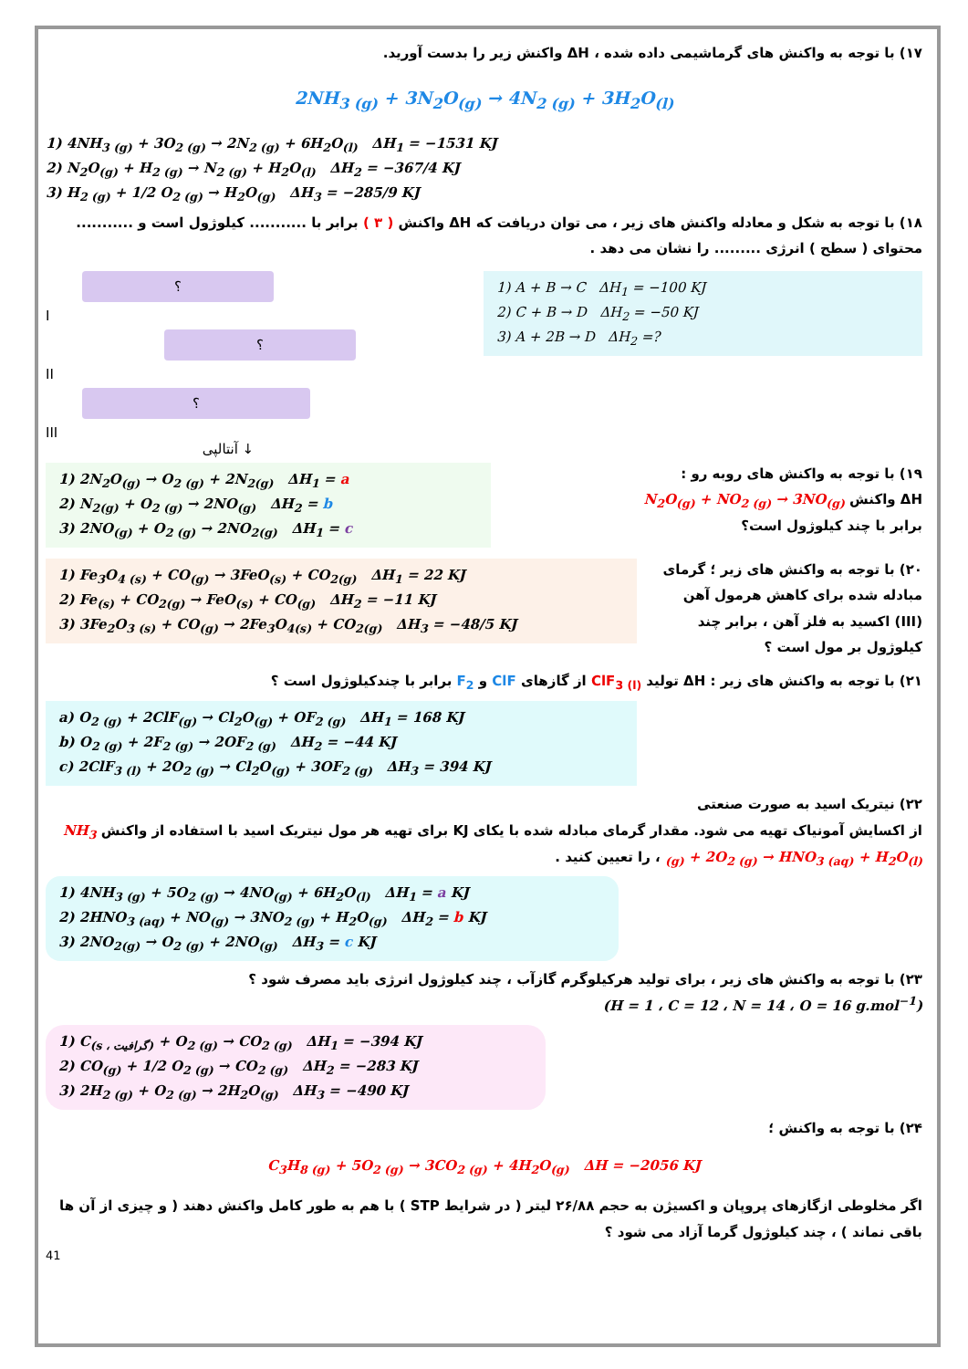۱۷) با توجه به واکنش های گرماشیمی داده شده ، ΔH واکنش زیر را بدست آورید.
2NH<sub>3 (g)</sub> + 3N<sub>2</sub>O<sub>(g)</sub> → 4N<sub>2 (g)</sub> + 3H<sub>2</sub>O<sub>(l)</sub>
1) 4NH<sub>3 (g)</sub> + 3O<sub>2 (g)</sub> → 2N<sub>2 (g)</sub> + 6H<sub>2</sub>O<sub>(l)</sub> ΔH<sub>1</sub> = −1531 KJ
2) N<sub>2</sub>O<sub>(g)</sub> + H<sub>2 (g)</sub> → N<sub>2 (g)</sub> + H<sub>2</sub>O<sub>(l)</sub> ΔH<sub>2</sub> = −367/4 KJ
3) H<sub>2 (g)</sub> + 1/2 O<sub>2 (g)</sub> → H<sub>2</sub>O<sub>(g)</sub> ΔH<sub>3</sub> = −285/9 KJ
۱۸) با توجه به شکل و معادله واکنش های زیر ، می توان دریافت که ΔH واکنش ( ۳ ) برابر با ........... کیلوژول است و ........... محتوای ( سطح ) انرژی ......... را نشان می دهد .
؟
I
؟
II
؟
III
آنتالپی ↓
1) A + B → C ΔH<sub>1</sub> = −100 KJ
2) C + B → D ΔH<sub>2</sub> = −50 KJ
3) A + 2B → D ΔH<sub>2</sub> =?
1) 2N<sub>2</sub>O<sub>(g)</sub> → O<sub>2 (g)</sub> + 2N<sub>2(g)</sub> ΔH<sub>1</sub> = a
2) N<sub>2(g)</sub> + O<sub>2 (g)</sub> → 2NO<sub>(g)</sub> ΔH<sub>2</sub> = b
3) 2NO<sub>(g)</sub> + O<sub>2 (g)</sub> → 2NO<sub>2(g)</sub> ΔH<sub>1</sub> = c
۱۹) با توجه به واکنش های روبه رو :
ΔH واکنش N<sub>2</sub>O<sub>(g)</sub> + NO<sub>2 (g)</sub> → 3NO<sub>(g)</sub>
برابر با چند کیلوژول است؟
1) Fe<sub>3</sub>O<sub>4 (s)</sub> + CO<sub>(g)</sub> → 3FeO<sub>(s)</sub> + CO<sub>2(g)</sub> ΔH<sub>1</sub> = 22 KJ
2) Fe<sub>(s)</sub> + CO<sub>2(g)</sub> → FeO<sub>(s)</sub> + CO<sub>(g)</sub> ΔH<sub>2</sub> = −11 KJ
3) 3Fe<sub>2</sub>O<sub>3 (s)</sub> + CO<sub>(g)</sub> → 2Fe<sub>3</sub>O<sub>4(s)</sub> + CO<sub>2(g)</sub> ΔH<sub>3</sub> = −48/5 KJ
۲۰) با توجه به واکنش های زیر ؛ گرمای مبادله شده برای کاهش هرمول آهن (III) اکسید به فلز آهن ، برابر چند کیلوژول بر مول است ؟
۲۱) با توجه به واکنش های زیر : ΔH تولید ClF<sub>3 (l)</sub> از گازهای ClF و F<sub>2</sub> برابر با چندکیلوژول است ؟
a) O<sub>2 (g)</sub> + 2ClF<sub>(g)</sub> → Cl<sub>2</sub>O<sub>(g)</sub> + OF<sub>2 (g)</sub> ΔH<sub>1</sub> = 168 KJ
b) O<sub>2 (g)</sub> + 2F<sub>2 (g)</sub> → 2OF<sub>2 (g)</sub> ΔH<sub>2</sub> = −44 KJ
c) 2ClF<sub>3 (l)</sub> + 2O<sub>2 (g)</sub> → Cl<sub>2</sub>O<sub>(g)</sub> + 3OF<sub>2 (g)</sub> ΔH<sub>3</sub> = 394 KJ
۲۲) نیتریک اسید به صورت صنعتی
از اکسایش آمونیاک تهیه می شود. مقدار گرمای مبادله شده با یکای KJ برای تهیه هر مول نیتریک اسید با استفاده از واکنش NH<sub>3 (g)</sub> + 2O<sub>2 (g)</sub> → HNO<sub>3 (aq)</sub> + H<sub>2</sub>O<sub>(l)</sub> ، را تعیین کنید .
1) 4NH<sub>3 (g)</sub> + 5O<sub>2 (g)</sub> → 4NO<sub>(g)</sub> + 6H<sub>2</sub>O<sub>(l)</sub> ΔH<sub>1</sub> = a KJ
2) 2HNO<sub>3 (aq)</sub> + NO<sub>(g)</sub> → 3NO<sub>2 (g)</sub> + H<sub>2</sub>O<sub>(g)</sub> ΔH<sub>2</sub> = b KJ
3) 2NO<sub>2(g)</sub> → O<sub>2 (g)</sub> + 2NO<sub>(g)</sub> ΔH<sub>3</sub> = c KJ
۲۳) با توجه به واکنش های زیر ، برای تولید هرکیلوگرم گازآب ، چند کیلوژول انرژی باید مصرف شود ؟
(H = 1 ، C = 12 ، N = 14 ، O = 16 g.mol<sup>−1</sup>)
1) C<sub>(s ، گرافیت)</sub> + O<sub>2 (g)</sub> → CO<sub>2 (g)</sub> ΔH<sub>1</sub> = −394 KJ
2) CO<sub>(g)</sub> + 1/2 O<sub>2 (g)</sub> → CO<sub>2 (g)</sub> ΔH<sub>2</sub> = −283 KJ
3) 2H<sub>2 (g)</sub> + O<sub>2 (g)</sub> → 2H<sub>2</sub>O<sub>(g)</sub> ΔH<sub>3</sub> = −490 KJ
۲۴) با توجه به واکنش ؛
C<sub>3</sub>H<sub>8 (g)</sub> + 5O<sub>2 (g)</sub> → 3CO<sub>2 (g)</sub> + 4H<sub>2</sub>O<sub>(g)</sub> ΔH = −2056 KJ
اگر مخلوطی ازگازهای پروپان و اکسیژن به حجم ۲۶/۸۸ لیتر ( در شرایط STP ) با هم به طور کامل واکنش دهند ( و چیزی از آن ها باقی نماند ) ، چند کیلوژول گرما آزاد می شود ؟
41